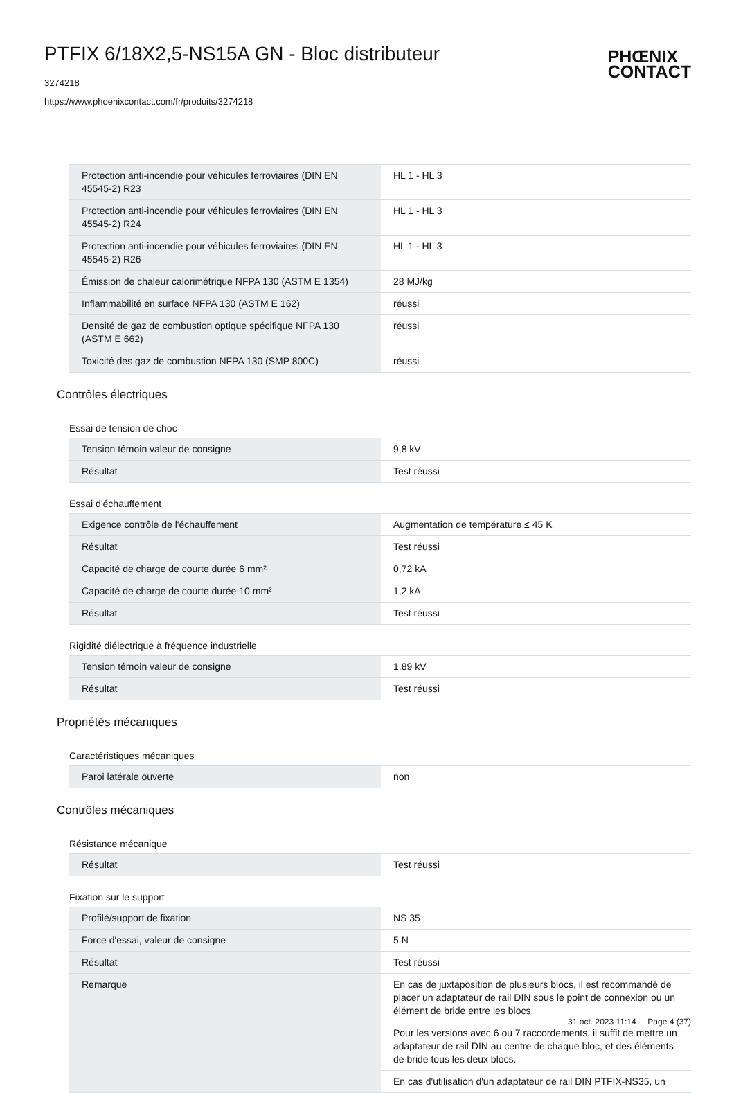PTFIX 6/18X2,5-NS15A GN - Bloc distributeur
3274218
https://www.phoenixcontact.com/fr/produits/3274218
PHŒNIX
CONTACT
| Protection anti-incendie pour véhicules ferroviaires (DIN EN 45545-2) R23 | HL 1 - HL 3 |
| Protection anti-incendie pour véhicules ferroviaires (DIN EN 45545-2) R24 | HL 1 - HL 3 |
| Protection anti-incendie pour véhicules ferroviaires (DIN EN 45545-2) R26 | HL 1 - HL 3 |
| Émission de chaleur calorimétrique NFPA 130 (ASTM E 1354) | 28 MJ/kg |
| Inflammabilité en surface NFPA 130 (ASTM E 162) | réussi |
| Densité de gaz de combustion optique spécifique NFPA 130 (ASTM E 662) | réussi |
| Toxicité des gaz de combustion NFPA 130 (SMP 800C) | réussi |
Contrôles électriques
Essai de tension de choc
| Tension témoin valeur de consigne | 9,8 kV |
| Résultat | Test réussi |
Essai d'échauffement
| Exigence contrôle de l'échauffement | Augmentation de température ≤ 45 K |
| Résultat | Test réussi |
| Capacité de charge de courte durée 6 mm² | 0,72 kA |
| Capacité de charge de courte durée 10 mm² | 1,2 kA |
| Résultat | Test réussi |
Rigidité diélectrique à fréquence industrielle
| Tension témoin valeur de consigne | 1,89 kV |
| Résultat | Test réussi |
Propriétés mécaniques
Caractéristiques mécaniques
| Paroi latérale ouverte | non |
Contrôles mécaniques
Résistance mécanique
| Résultat | Test réussi |
Fixation sur le support
| Profilé/support de fixation | NS 35 |
| Force d'essai, valeur de consigne | 5 N |
| Résultat | Test réussi |
| Remarque | En cas de juxtaposition de plusieurs blocs, il est recommandé de placer un adaptateur de rail DIN sous le point de connexion ou un élément de bride entre les blocs. |
| | Pour les versions avec 6 ou 7 raccordements, il suffit de mettre un adaptateur de rail DIN au centre de chaque bloc, et des éléments de bride tous les deux blocs. |
| | En cas d'utilisation d'un adaptateur de rail DIN PTFIX-NS35, un |
31 oct. 2023 11:14 Page 4 (37)